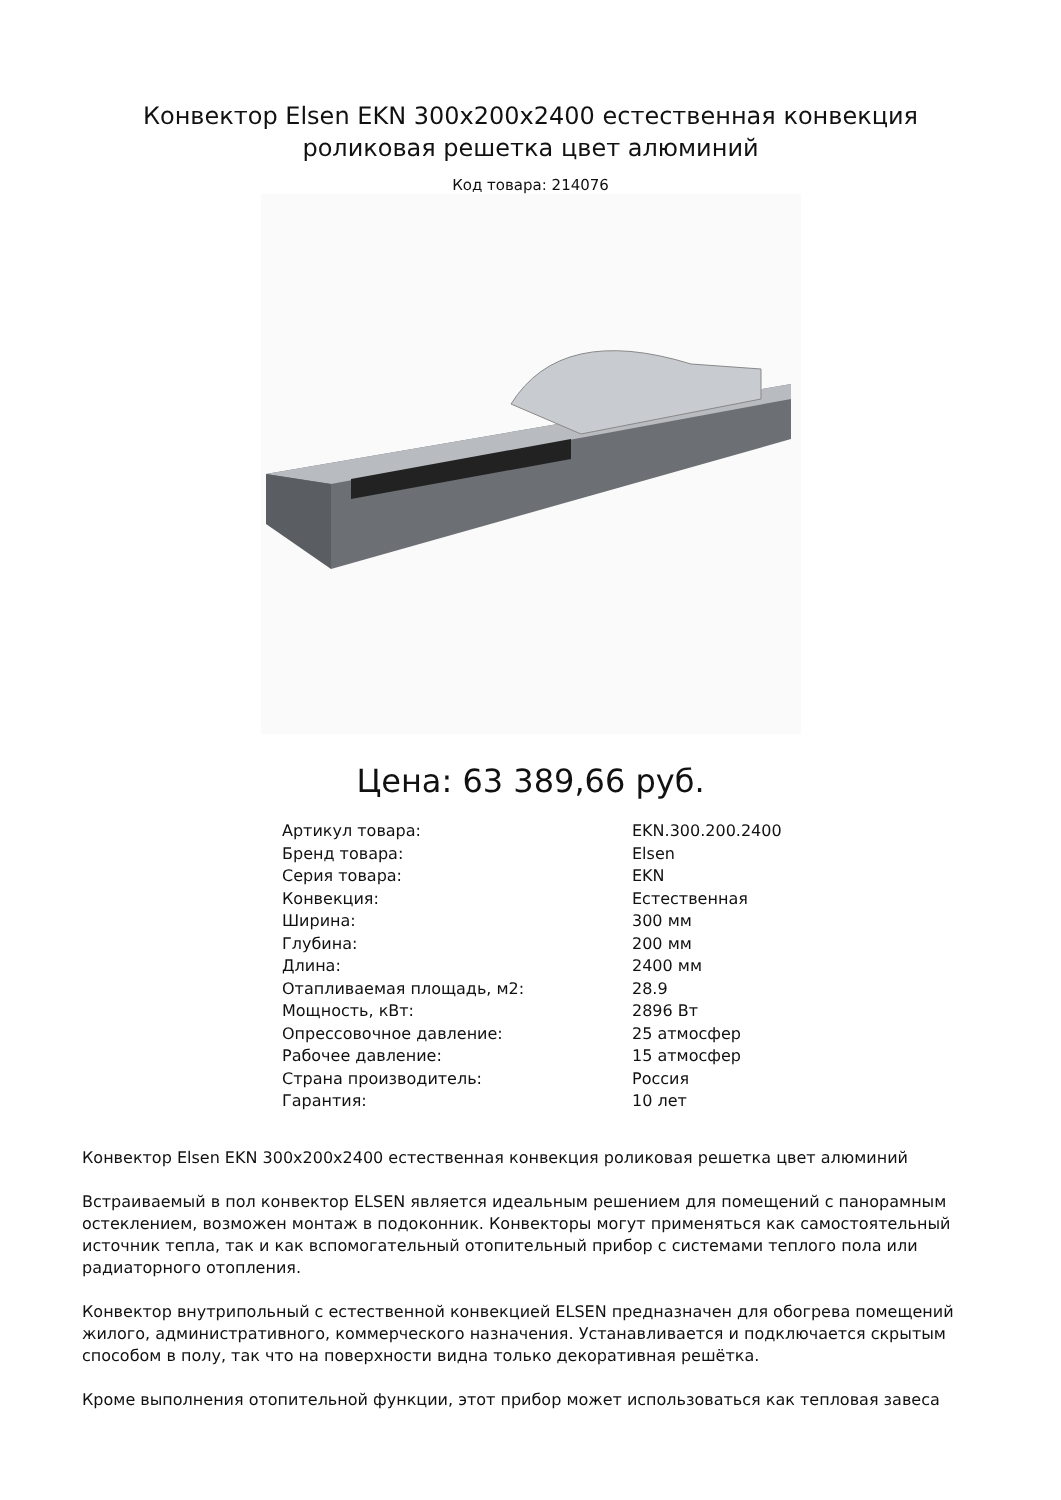Конвектор Elsen EKN 300x200x2400 естественная конвекция роликовая решетка цвет алюминий
Код товара: 214076
Цена: 63 389,66 руб.
| Артикул товара: | EKN.300.200.2400 |
| Бренд товара: | Elsen |
| Серия товара: | EKN |
| Конвекция: | Естественная |
| Ширина: | 300 мм |
| Глубина: | 200 мм |
| Длина: | 2400 мм |
| Отапливаемая площадь, м2: | 28.9 |
| Мощность, кВт: | 2896 Вт |
| Опрессовочное давление: | 25 атмосфер |
| Рабочее давление: | 15 атмосфер |
| Страна производитель: | Россия |
| Гарантия: | 10 лет |
Конвектор Elsen EKN 300x200x2400 естественная конвекция роликовая решетка цвет алюминий
Встраиваемый в пол конвектор ELSEN является идеальным решением для помещений с панорамным остеклением, возможен монтаж в подоконник. Конвекторы могут применяться как самостоятельный источник тепла, так и как вспомогательный отопительный прибор с системами теплого пола или радиаторного отопления.
Конвектор внутрипольный с естественной конвекцией ELSEN предназначен для обогрева помещений жилого, административного, коммерческого назначения. Устанавливается и подключается скрытым способом в полу, так что на поверхности видна только декоративная решётка.
Кроме выполнения отопительной функции, этот прибор может использоваться как тепловая завеса